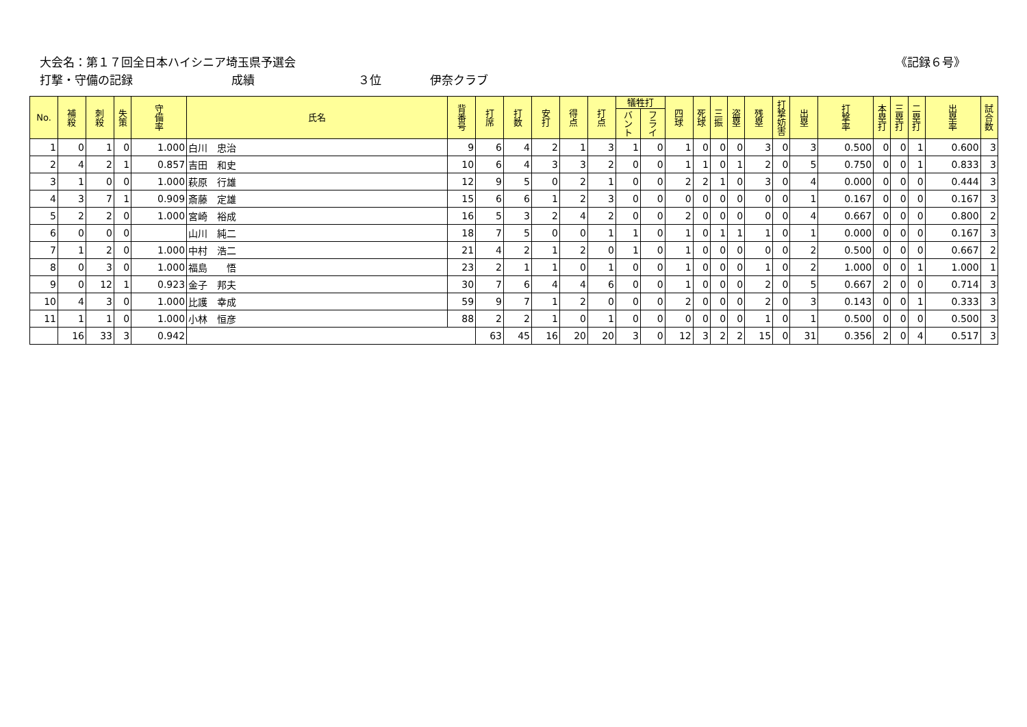大会名：第１７回全日本ハイシニア埼玉県予選会
《記録６号》
打撃・守備の記録 成績 ３位 伊奈クラブ
| No. | 補 殺 | 刺 殺 | 失 策 | 守 備 率 | 氏名 | 背 番 号 | 打 席 | 打 数 | 安 打 | 得 点 | 打 点 | 犠牲打 | | 四 球 | 死 球 | 三 振 | 盗 塁 | 残 塁 | 打 撃 妨 害 | 出 塁 | 打 撃 率 | 本 塁 打 | 三 塁 打 | 二 塁 打 | 出 塁 率 | 試 合 数 |
| --- | --- | --- | --- | --- | --- | --- | --- | --- | --- | --- | --- | --- | --- | --- | --- | --- | --- | --- | --- | --- | --- | --- | --- | --- | --- | --- |
| | | | | | | | | | | | | バ ン ト | フ ラ イ | | | | | | | | | | | | | |
| 1 | 0 | 1 | 0 | 1.000 | 白川 忠治 | 9 | 6 | 4 | 2 | 1 | 3 | 1 | 0 | 1 | 0 | 0 | 0 | 3 | 0 | 3 | 0.500 | 0 | 0 | 1 | 0.600 | 3 |
| 2 | 4 | 2 | 1 | 0.857 | 吉田 和史 | 10 | 6 | 4 | 3 | 3 | 2 | 0 | 0 | 1 | 1 | 0 | 1 | 2 | 0 | 5 | 0.750 | 0 | 0 | 1 | 0.833 | 3 |
| 3 | 1 | 0 | 0 | 1.000 | 萩原 行雄 | 12 | 9 | 5 | 0 | 2 | 1 | 0 | 0 | 2 | 2 | 1 | 0 | 3 | 0 | 4 | 0.000 | 0 | 0 | 0 | 0.444 | 3 |
| 4 | 3 | 7 | 1 | 0.909 | 斎藤 定雄 | 15 | 6 | 6 | 1 | 2 | 3 | 0 | 0 | 0 | 0 | 0 | 0 | 0 | 0 | 1 | 0.167 | 0 | 0 | 0 | 0.167 | 3 |
| 5 | 2 | 2 | 0 | 1.000 | 宮崎 裕成 | 16 | 5 | 3 | 2 | 4 | 2 | 0 | 0 | 2 | 0 | 0 | 0 | 0 | 0 | 4 | 0.667 | 0 | 0 | 0 | 0.800 | 2 |
| 6 | 0 | 0 | 0 | | 山川 純二 | 18 | 7 | 5 | 0 | 0 | 1 | 1 | 0 | 1 | 0 | 1 | 1 | 1 | 0 | 1 | 0.000 | 0 | 0 | 0 | 0.167 | 3 |
| 7 | 1 | 2 | 0 | 1.000 | 中村 浩二 | 21 | 4 | 2 | 1 | 2 | 0 | 1 | 0 | 1 | 0 | 0 | 0 | 0 | 0 | 2 | 0.500 | 0 | 0 | 0 | 0.667 | 2 |
| 8 | 0 | 3 | 0 | 1.000 | 福島 悟 | 23 | 2 | 1 | 1 | 0 | 1 | 0 | 0 | 1 | 0 | 0 | 0 | 1 | 0 | 2 | 1.000 | 0 | 0 | 1 | 1.000 | 1 |
| 9 | 0 | 12 | 1 | 0.923 | 金子 邦夫 | 30 | 7 | 6 | 4 | 4 | 6 | 0 | 0 | 1 | 0 | 0 | 0 | 2 | 0 | 5 | 0.667 | 2 | 0 | 0 | 0.714 | 3 |
| 10 | 4 | 3 | 0 | 1.000 | 比護 幸成 | 59 | 9 | 7 | 1 | 2 | 0 | 0 | 0 | 2 | 0 | 0 | 0 | 2 | 0 | 3 | 0.143 | 0 | 0 | 1 | 0.333 | 3 |
| 11 | 1 | 1 | 0 | 1.000 | 小林 恒彦 | 88 | 2 | 2 | 1 | 0 | 1 | 0 | 0 | 0 | 0 | 0 | 0 | 1 | 0 | 1 | 0.500 | 0 | 0 | 0 | 0.500 | 3 |
| | 16 | 33 | 3 | 0.942 | | | 63 | 45 | 16 | 20 | 20 | 3 | 0 | 12 | 3 | 2 | 2 | 15 | 0 | 31 | 0.356 | 2 | 0 | 4 | 0.517 | 3 |